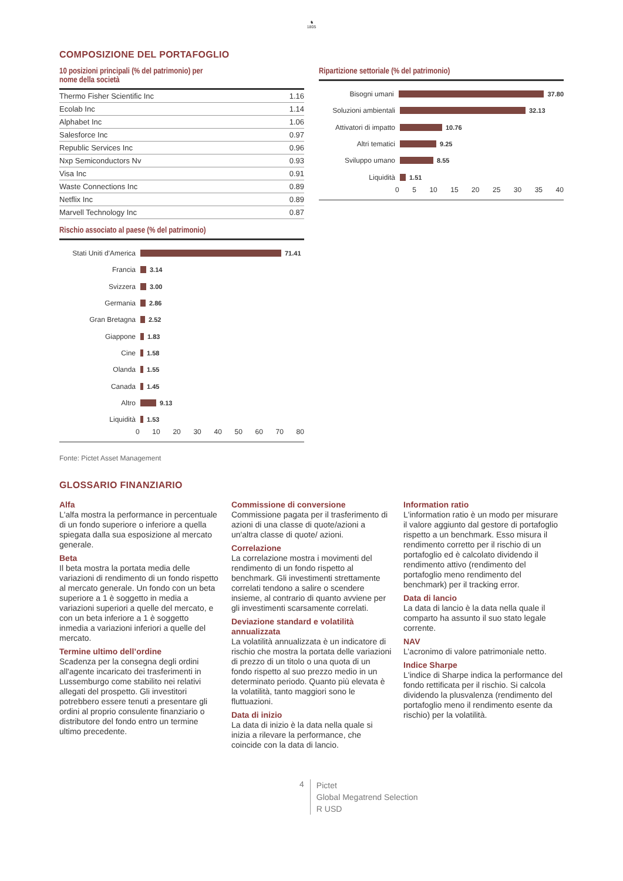♞
1805
COMPOSIZIONE DEL PORTAFOGLIO
10 posizioni principali (% del patrimonio) per
nome della società
| Thermo Fisher Scientific Inc | 1.16 |
| Ecolab Inc | 1.14 |
| Alphabet Inc | 1.06 |
| Salesforce Inc | 0.97 |
| Republic Services Inc | 0.96 |
| Nxp Semiconductors Nv | 0.93 |
| Visa Inc | 0.91 |
| Waste Connections Inc | 0.89 |
| Netflix Inc | 0.89 |
| Marvell Technology Inc | 0.87 |
Rischio associato al paese (% del patrimonio)
Stati Uniti d'America
71.41
Francia 3.14
Svizzera 3.00
Germania 2.86
Gran Bretagna 2.52
Giappone 1.83
Cine 1.58
Olanda 1.55
Canada 1.45
Altro 9.13
Liquidità 1.53
0 10 20 30 40 50 60 70 80
Ripartizione settoriale (% del patrimonio)
Bisogni umani 37.80
Soluzioni ambientali
32.13
Attivatori di impatto
10.76
Altri tematici 9.25
Sviluppo umano 8.55
Liquidità 1.51
0 5 10 15 20 25 30 35 40
Fonte: Pictet Asset Management
GLOSSARIO FINANZIARIO
Alfa
L'alfa mostra la performance in percentuale di un fondo superiore o inferiore a quella spiegata dalla sua esposizione al mercato generale.
Beta
Il beta mostra la portata media delle variazioni di rendimento di un fondo rispetto al mercato generale. Un fondo con un beta superiore a 1 è soggetto in media a variazioni superiori a quelle del mercato, e con un beta inferiore a 1 è soggetto inmedia a variazioni inferiori a quelle del mercato.
Termine ultimo dell’ordine
Scadenza per la consegna degli ordini all'agente incaricato dei trasferimenti in Lussemburgo come stabilito nei relativi allegati del prospetto. Gli investitori potrebbero essere tenuti a presentare gli ordini al proprio consulente finanziario o distributore del fondo entro un termine ultimo precedente.
Commissione di conversione
Commissione pagata per il trasferimento di azioni di una classe di quote/azioni a un'altra classe di quote/ azioni.
Correlazione
La correlazione mostra i movimenti del rendimento di un fondo rispetto al benchmark. Gli investimenti strettamente correlati tendono a salire o scendere insieme, al contrario di quanto avviene per gli investimenti scarsamente correlati.
Deviazione standard e volatilità annualizzata
La volatilità annualizzata è un indicatore di rischio che mostra la portata delle variazioni di prezzo di un titolo o una quota di un fondo rispetto al suo prezzo medio in un determinato periodo. Quanto più elevata è la volatilità, tanto maggiori sono le fluttuazioni.
Data di inizio
La data di inizio è la data nella quale si inizia a rilevare la performance, che coincide con la data di lancio.
Information ratio
L'information ratio è un modo per misurare il valore aggiunto dal gestore di portafoglio rispetto a un benchmark. Esso misura il rendimento corretto per il rischio di un portafoglio ed è calcolato dividendo il rendimento attivo (rendimento del portafoglio meno rendimento del benchmark) per il tracking error.
Data di lancio
La data di lancio è la data nella quale il comparto ha assunto il suo stato legale corrente.
NAV
L’acronimo di valore patrimoniale netto.
Indice Sharpe
L'indice di Sharpe indica la performance del fondo rettificata per il rischio. Si calcola dividendo la plusvalenza (rendimento del portafoglio meno il rendimento esente da rischio) per la volatilità.
4
Pictet
Global Megatrend Selection
R USD